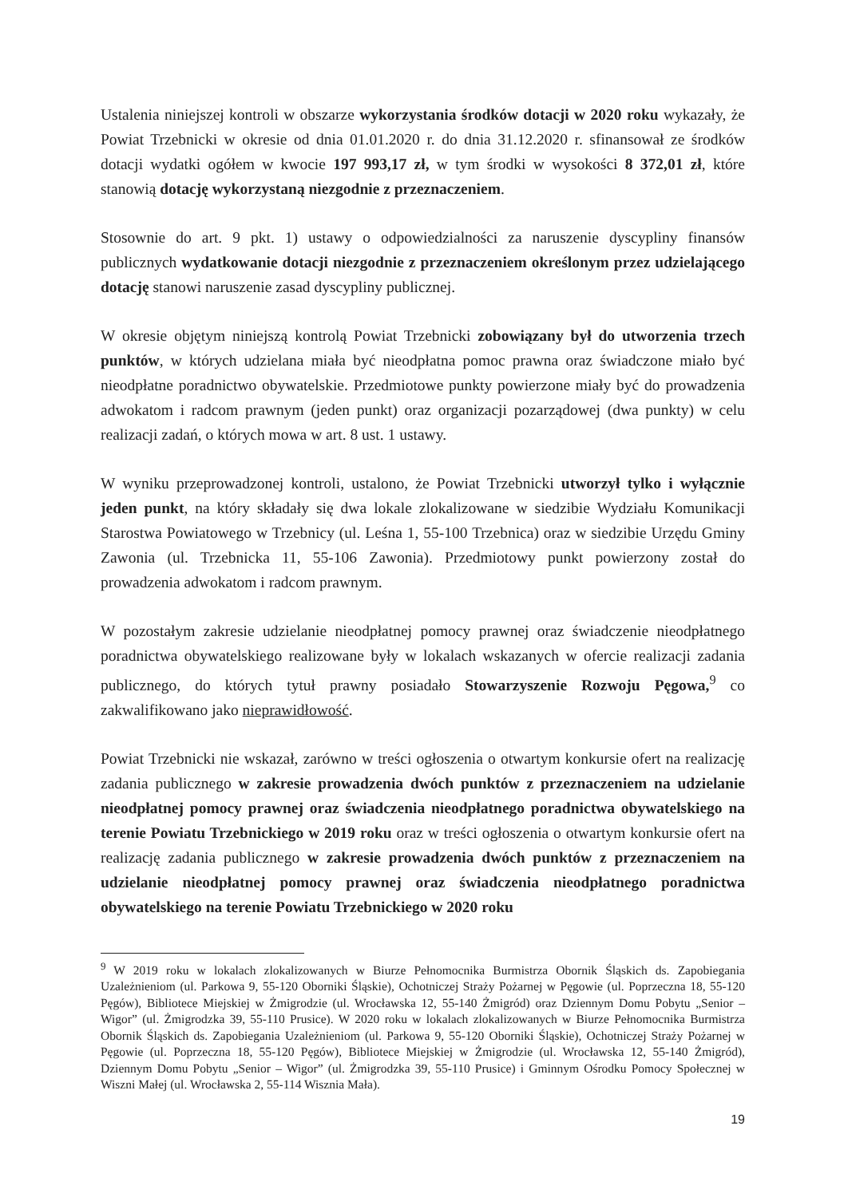Ustalenia niniejszej kontroli w obszarze wykorzystania środków dotacji w 2020 roku wykazały, że Powiat Trzebnicki w okresie od dnia 01.01.2020 r. do dnia 31.12.2020 r. sfinansował ze środków dotacji wydatki ogółem w kwocie 197 993,17 zł, w tym środki w wysokości 8 372,01 zł, które stanowią dotację wykorzystaną niezgodnie z przeznaczeniem.
Stosownie do art. 9 pkt. 1) ustawy o odpowiedzialności za naruszenie dyscypliny finansów publicznych wydatkowanie dotacji niezgodnie z przeznaczeniem określonym przez udzielającego dotację stanowi naruszenie zasad dyscypliny publicznej.
W okresie objętym niniejszą kontrolą Powiat Trzebnicki zobowiązany był do utworzenia trzech punktów, w których udzielana miała być nieodpłatna pomoc prawna oraz świadczone miało być nieodpłatne poradnictwo obywatelskie. Przedmiotowe punkty powierzone miały być do prowadzenia adwokatom i radcom prawnym (jeden punkt) oraz organizacji pozarządowej (dwa punkty) w celu realizacji zadań, o których mowa w art. 8 ust. 1 ustawy.
W wyniku przeprowadzonej kontroli, ustalono, że Powiat Trzebnicki utworzył tylko i wyłącznie jeden punkt, na który składały się dwa lokale zlokalizowane w siedzibie Wydziału Komunikacji Starostwa Powiatowego w Trzebnicy (ul. Leśna 1, 55-100 Trzebnica) oraz w siedzibie Urzędu Gminy Zawonia (ul. Trzebnicka 11, 55-106 Zawonia). Przedmiotowy punkt powierzony został do prowadzenia adwokatom i radcom prawnym.
W pozostałym zakresie udzielanie nieodpłatnej pomocy prawnej oraz świadczenie nieodpłatnego poradnictwa obywatelskiego realizowane były w lokalach wskazanych w ofercie realizacji zadania publicznego, do których tytuł prawny posiadało Stowarzyszenie Rozwoju Pęgowa,<sup>9</sup> co zakwalifikowano jako nieprawidłowość.
Powiat Trzebnicki nie wskazał, zarówno w treści ogłoszenia o otwartym konkursie ofert na realizację zadania publicznego w zakresie prowadzenia dwóch punktów z przeznaczeniem na udzielanie nieodpłatnej pomocy prawnej oraz świadczenia nieodpłatnego poradnictwa obywatelskiego na terenie Powiatu Trzebnickiego w 2019 roku oraz w treści ogłoszenia o otwartym konkursie ofert na realizację zadania publicznego w zakresie prowadzenia dwóch punktów z przeznaczeniem na udzielanie nieodpłatnej pomocy prawnej oraz świadczenia nieodpłatnego poradnictwa obywatelskiego na terenie Powiatu Trzebnickiego w 2020 roku
<sup>9</sup> W 2019 roku w lokalach zlokalizowanych w Biurze Pełnomocnika Burmistrza Obornik Śląskich ds. Zapobiegania Uzależnieniom (ul. Parkowa 9, 55-120 Oborniki Śląskie), Ochotniczej Straży Pożarnej w Pęgowie (ul. Poprzeczna 18, 55-120 Pęgów), Bibliotece Miejskiej w Żmigrodzie (ul. Wrocławska 12, 55-140 Żmigród) oraz Dziennym Domu Pobytu „Senior – Wigor” (ul. Żmigrodzka 39, 55-110 Prusice). W 2020 roku w lokalach zlokalizowanych w Biurze Pełnomocnika Burmistrza Obornik Śląskich ds. Zapobiegania Uzależnieniom (ul. Parkowa 9, 55-120 Oborniki Śląskie), Ochotniczej Straży Pożarnej w Pęgowie (ul. Poprzeczna 18, 55-120 Pęgów), Bibliotece Miejskiej w Żmigrodzie (ul. Wrocławska 12, 55-140 Żmigród), Dziennym Domu Pobytu „Senior – Wigor” (ul. Żmigrodzka 39, 55-110 Prusice) i Gminnym Ośrodku Pomocy Społecznej w Wiszni Małej (ul. Wrocławska 2, 55-114 Wisznia Mała).
19